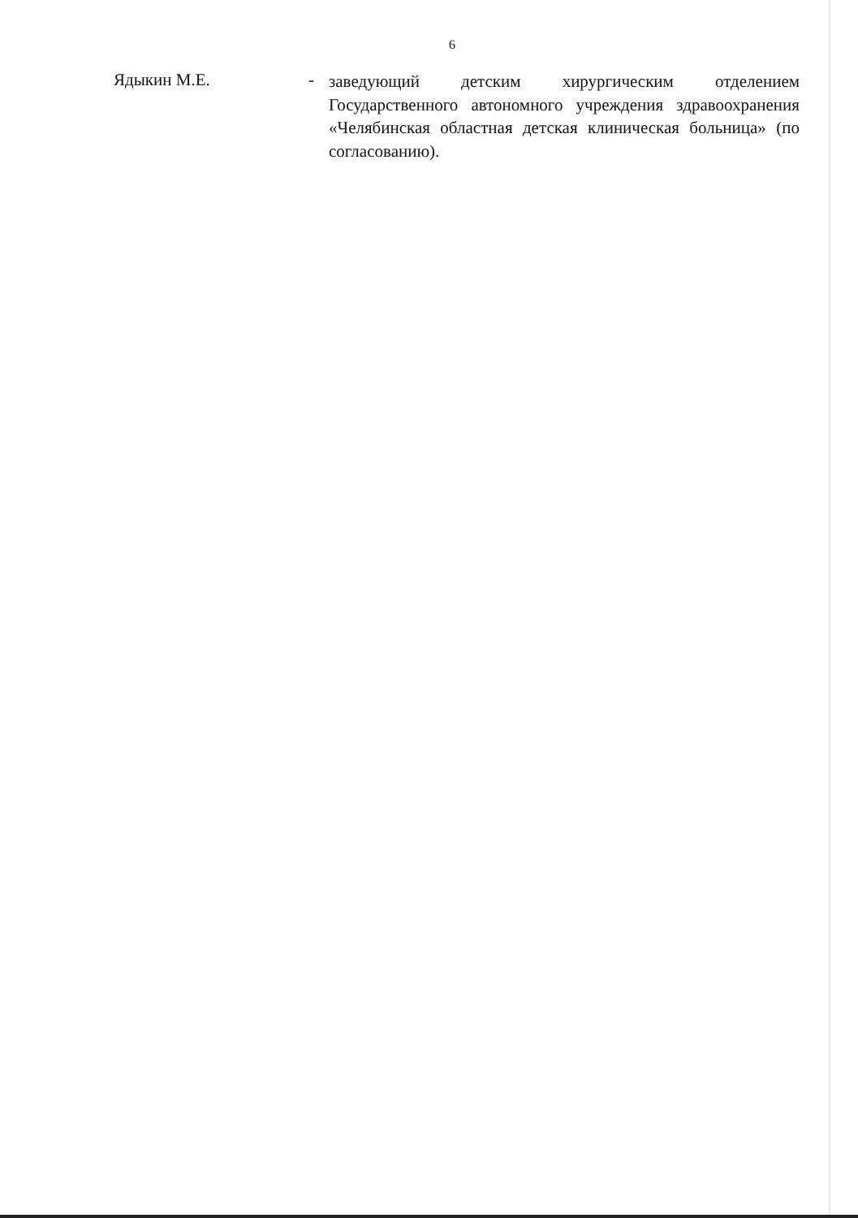6
Ядыкин М.Е. -
заведующий детским хирургическим отделением Государственного автономного учреждения здравоохранения «Челябинская областная детская клиническая больница» (по согласованию).